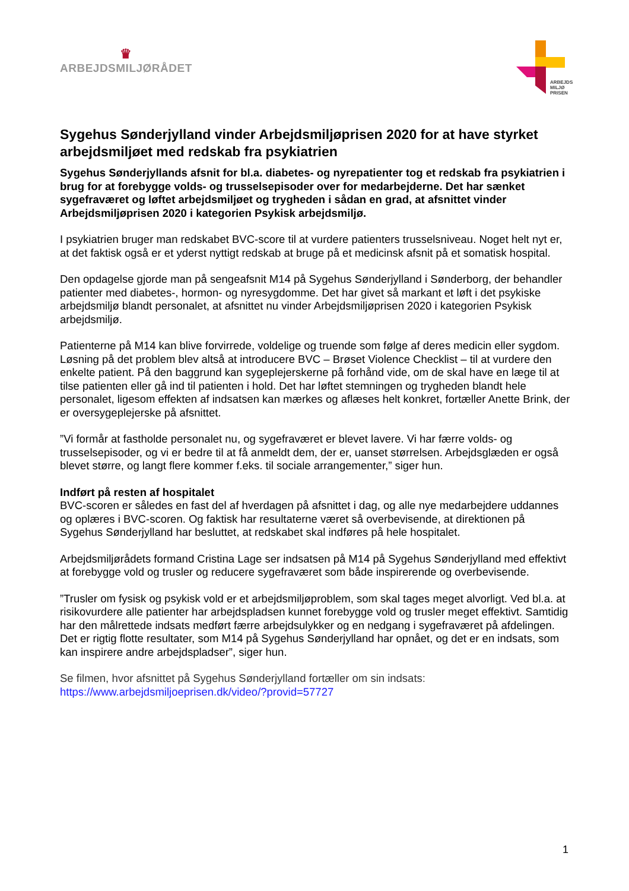♛
ARBEJDSMILJØRÅDET
ARBEJDS
MILJØ
PRISEN
Sygehus Sønderjylland vinder Arbejdsmiljøprisen 2020 for at have styrket arbejdsmiljøet med redskab fra psykiatrien
Sygehus Sønderjyllands afsnit for bl.a. diabetes- og nyrepatienter tog et redskab fra psykiatrien i brug for at forebygge volds- og trusselsepisoder over for medarbejderne. Det har sænket sygefraværet og løftet arbejdsmiljøet og trygheden i sådan en grad, at afsnittet vinder Arbejdsmiljøprisen 2020 i kategorien Psykisk arbejdsmiljø.
I psykiatrien bruger man redskabet BVC-score til at vurdere patienters trusselsniveau. Noget helt nyt er, at det faktisk også er et yderst nyttigt redskab at bruge på et medicinsk afsnit på et somatisk hospital.
Den opdagelse gjorde man på sengeafsnit M14 på Sygehus Sønderjylland i Sønderborg, der behandler patienter med diabetes-, hormon- og nyresygdomme. Det har givet så markant et løft i det psykiske arbejdsmiljø blandt personalet, at afsnittet nu vinder Arbejdsmiljøprisen 2020 i kategorien Psykisk arbejdsmiljø.
Patienterne på M14 kan blive forvirrede, voldelige og truende som følge af deres medicin eller sygdom. Løsning på det problem blev altså at introducere BVC – Brøset Violence Checklist – til at vurdere den enkelte patient. På den baggrund kan sygeplejerskerne på forhånd vide, om de skal have en læge til at tilse patienten eller gå ind til patienten i hold. Det har løftet stemningen og trygheden blandt hele personalet, ligesom effekten af indsatsen kan mærkes og aflæses helt konkret, fortæller Anette Brink, der er oversygeplejerske på afsnittet.
”Vi formår at fastholde personalet nu, og sygefraværet er blevet lavere. Vi har færre volds- og trusselsepisoder, og vi er bedre til at få anmeldt dem, der er, uanset størrelsen. Arbejdsglæden er også blevet større, og langt flere kommer f.eks. til sociale arrangementer,” siger hun.
Indført på resten af hospitalet
BVC-scoren er således en fast del af hverdagen på afsnittet i dag, og alle nye medarbejdere uddannes og oplæres i BVC-scoren. Og faktisk har resultaterne været så overbevisende, at direktionen på Sygehus Sønderjylland har besluttet, at redskabet skal indføres på hele hospitalet.
Arbejdsmiljørådets formand Cristina Lage ser indsatsen på M14 på Sygehus Sønderjylland med effektivt at forebygge vold og trusler og reducere sygefraværet som både inspirerende og overbevisende.
”Trusler om fysisk og psykisk vold er et arbejdsmiljøproblem, som skal tages meget alvorligt. Ved bl.a. at risikovurdere alle patienter har arbejdspladsen kunnet forebygge vold og trusler meget effektivt. Samtidig har den målrettede indsats medført færre arbejdsulykker og en nedgang i sygefraværet på afdelingen. Det er rigtig flotte resultater, som M14 på Sygehus Sønderjylland har opnået, og det er en indsats, som kan inspirere andre arbejdspladser”, siger hun.
Se filmen, hvor afsnittet på Sygehus Sønderjylland fortæller om sin indsats:
https://www.arbejdsmiljoeprisen.dk/video/?provid=57727
1